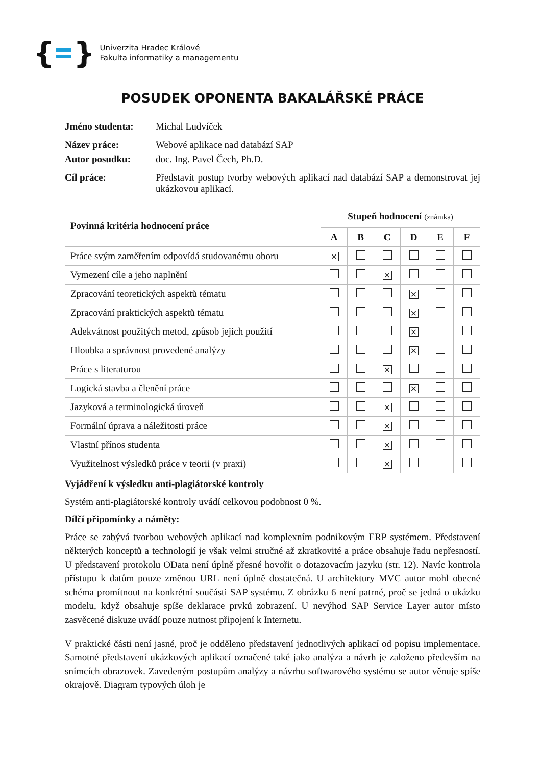{ }
Univerzita Hradec Králové
Fakulta informatiky a managementu
POSUDEK OPONENTA BAKALÁŘSKÉ PRÁCE
Jméno studenta: Michal Ludvíček
Název práce: Webové aplikace nad databází SAP
Autor posudku: doc. Ing. Pavel Čech, Ph.D.
Cíl práce: Představit postup tvorby webových aplikací nad databází SAP a demonstrovat jej ukázkovou aplikací.
| Povinná kritéria hodnocení práce | Stupeň hodnocení (známka) | | | | | |
| --- | --- | --- | --- | --- | --- | --- |
| | A | B | C | D | E | F |
| Práce svým zaměřením odpovídá studovanému oboru | × | | | | | |
| Vymezení cíle a jeho naplnění | | | × | | | |
| Zpracování teoretických aspektů tématu | | | | × | | |
| Zpracování praktických aspektů tématu | | | | × | | |
| Adekvátnost použitých metod, způsob jejich použití | | | | × | | |
| Hloubka a správnost provedené analýzy | | | | × | | |
| Práce s literaturou | | | × | | | |
| Logická stavba a členění práce | | | | × | | |
| Jazyková a terminologická úroveň | | | × | | | |
| Formální úprava a náležitosti práce | | | × | | | |
| Vlastní přínos studenta | | | × | | | |
| Využitelnost výsledků práce v teorii (v praxi) | | | × | | | |
Vyjádření k výsledku anti-plagiátorské kontroly
Systém anti-plagiátorské kontroly uvádí celkovou podobnost 0 %.
Dílčí připomínky a náměty:
Práce se zabývá tvorbou webových aplikací nad komplexním podnikovým ERP systémem. Představení některých konceptů a technologií je však velmi stručné až zkratkovité a práce obsahuje řadu nepřesností. U představení protokolu OData není úplně přesné hovořit o dotazovacím jazyku (str. 12). Navíc kontrola přístupu k datům pouze změnou URL není úplně dostatečná. U architektury MVC autor mohl obecné schéma promítnout na konkrétní součásti SAP systému. Z obrázku 6 není patrné, proč se jedná o ukázku modelu, když obsahuje spíše deklarace prvků zobrazení. U nevýhod SAP Service Layer autor místo zasvěcené diskuze uvádí pouze nutnost připojení k Internetu.
V praktické části není jasné, proč je odděleno představení jednotlivých aplikací od popisu implementace. Samotné představení ukázkových aplikací označené také jako analýza a návrh je založeno především na snímcích obrazovek. Zavedeným postupům analýzy a návrhu softwarového systému se autor věnuje spíše okrajově. Diagram typových úloh je